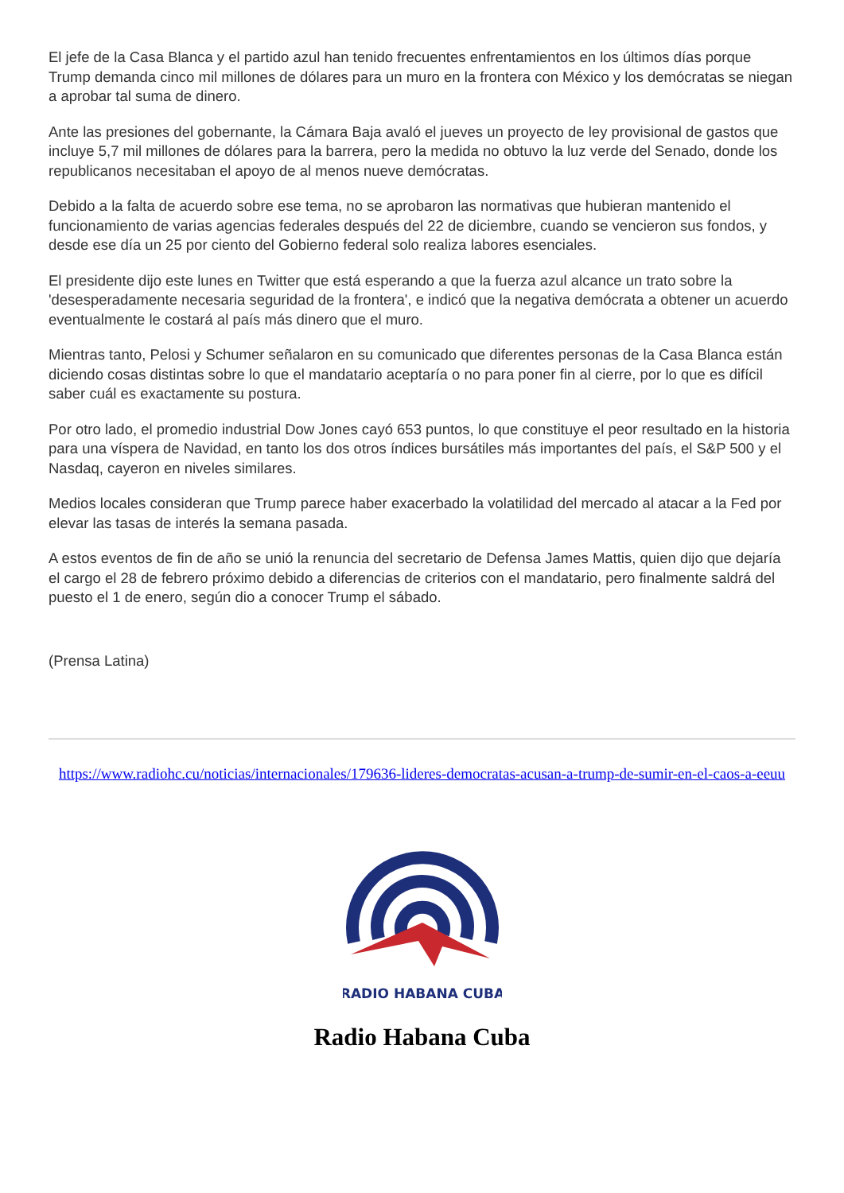El jefe de la Casa Blanca y el partido azul han tenido frecuentes enfrentamientos en los últimos días porque Trump demanda cinco mil millones de dólares para un muro en la frontera con México y los demócratas se niegan a aprobar tal suma de dinero.
Ante las presiones del gobernante, la Cámara Baja avaló el jueves un proyecto de ley provisional de gastos que incluye 5,7 mil millones de dólares para la barrera, pero la medida no obtuvo la luz verde del Senado, donde los republicanos necesitaban el apoyo de al menos nueve demócratas.
Debido a la falta de acuerdo sobre ese tema, no se aprobaron las normativas que hubieran mantenido el funcionamiento de varias agencias federales después del 22 de diciembre, cuando se vencieron sus fondos, y desde ese día un 25 por ciento del Gobierno federal solo realiza labores esenciales.
El presidente dijo este lunes en Twitter que está esperando a que la fuerza azul alcance un trato sobre la 'desesperadamente necesaria seguridad de la frontera', e indicó que la negativa demócrata a obtener un acuerdo eventualmente le costará al país más dinero que el muro.
Mientras tanto, Pelosi y Schumer señalaron en su comunicado que diferentes personas de la Casa Blanca están diciendo cosas distintas sobre lo que el mandatario aceptaría o no para poner fin al cierre, por lo que es difícil saber cuál es exactamente su postura.
Por otro lado, el promedio industrial Dow Jones cayó 653 puntos, lo que constituye el peor resultado en la historia para una víspera de Navidad, en tanto los dos otros índices bursátiles más importantes del país, el S&P 500 y el Nasdaq, cayeron en niveles similares.
Medios locales consideran que Trump parece haber exacerbado la volatilidad del mercado al atacar a la Fed por elevar las tasas de interés la semana pasada.
A estos eventos de fin de año se unió la renuncia del secretario de Defensa James Mattis, quien dijo que dejaría el cargo el 28 de febrero próximo debido a diferencias de criterios con el mandatario, pero finalmente saldrá del puesto el 1 de enero, según dio a conocer Trump el sábado.
(Prensa Latina)
https://www.radiohc.cu/noticias/internacionales/179636-lideres-democratas-acusan-a-trump-de-sumir-en-el-caos-a-eeuu
RADIO HABANA CUBA
Radio Habana Cuba